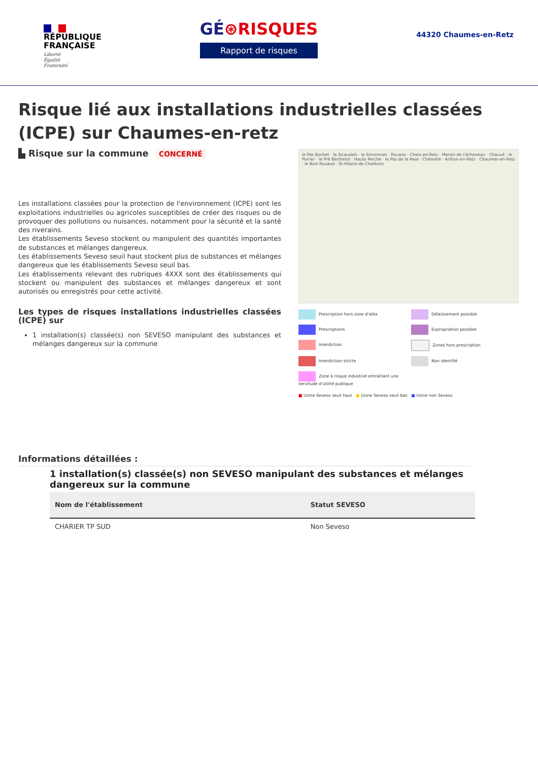RÉPUBLIQUE
FRANÇAISE
Liberté
Égalité
Fraternité
GÉ⊛RISQUES
Rapport de risques
44320 Chaumes-en-Retz
Risque lié aux installations industrielles classées (ICPE) sur Chaumes-en-retz
▙ Risque sur la commune CONCERNÉ
Les installations classées pour la protection de l'environnement (ICPE) sont les exploitations industrielles ou agricoles susceptibles de créer des risques ou de provoquer des pollutions ou nuisances, notamment pour la sécurité et la santé des riverains.
Les établissements Seveso stockent ou manipulent des quantités importantes de substances et mélanges dangereux.
Les établissements Seveso seuil haut stockent plus de substances et mélanges dangereux que les établissements Seveso seuil bas.
Les établissements relevant des rubriques 4XXX sont des établissements qui stockent ou manipulent des substances et mélanges dangereux et sont autorisés ou enregistrés pour cette activité.
Les types de risques installations industrielles classées (ICPE) sur
1 installation(s) classée(s) non SEVESO manipulant des substances et mélanges dangereux sur la commune
le Pas Bochet · la Sicaudais · la Simonnais · Rouans · Cheix-en-Retz · Marais de l'Acheneau · Chauvé · le Poirier · le Pré Berthelot · Haute Perche · le Pas de la Haie · Chéméré · Arthon-en-Retz · Chaumes-en-Retz · le Bois Rouaud · St-Hilaire-de-Chaléons
Prescription hors zone d'aléa
Délaissement possible
Prescriptions
Expropriation possible
Interdiction
Zones hors prescription
Interdiction stricte
Non identifié
Zone à risque industriel entraînant une servitude d'utilité publique
■ Usine Seveso seuil haut ■ Usine Seveso seuil bas ■ Usine non Seveso
Informations détaillées :
1 installation(s) classée(s) non SEVESO manipulant des substances et mélanges dangereux sur la commune
| Nom de l'établissement | Statut SEVESO |
| --- | --- |
| CHARIER TP SUD | Non Seveso |